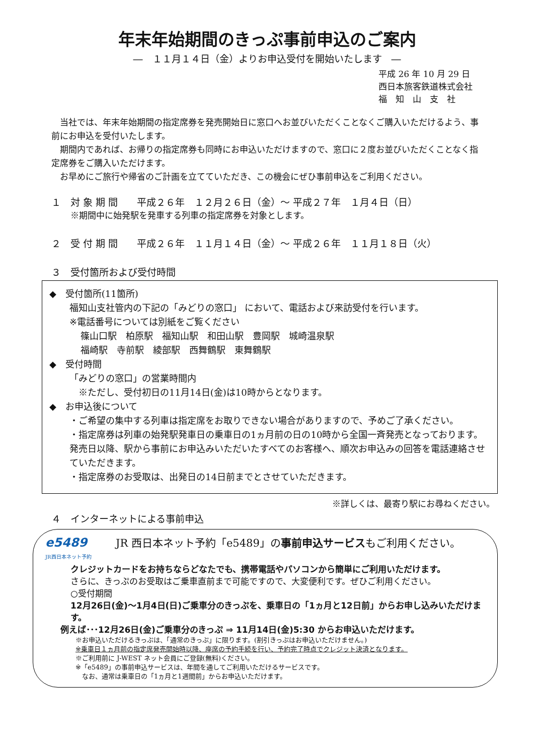年末年始期間のきっぷ事前申込のご案内
―　１１月１４日（金）よりお申込受付を開始いたします　―
平成 26 年 10 月 29 日
西日本旅客鉄道株式会社
福　知　山　支　社
　当社では、年末年始期間の指定席券を発売開始日に窓口へお並びいただくことなくご購入いただけるよう、事前にお申込を受付いたします。
　期間内であれば、お帰りの指定席券も同時にお申込いただけますので、窓口に２度お並びいただくことなく指定席券をご購入いただけます。
　お早めにご旅行や帰省のご計画を立てていただき、この機会にぜひ事前申込をご利用ください。
１　対 象 期 間　　平成２６年　１２月２６日（金）～ 平成２７年　１月４日（日）
※期間中に始発駅を発車する列車の指定席券を対象とします。
２　受 付 期 間　　平成２６年　１１月１４日（金）～ 平成２６年　１１月１８日（火）
３　受付箇所および受付時間
◆　受付箇所(11箇所)
福知山支社管内の下記の「みどりの窓口」 において、電話および来訪受付を行います。
※電話番号については別紙をご覧ください
篠山口駅　柏原駅　福知山駅　和田山駅　豊岡駅　城崎温泉駅
福崎駅　寺前駅　綾部駅　西舞鶴駅　東舞鶴駅
◆　受付時間
「みどりの窓口」の営業時間内
　※ただし、受付初日の11月14日(金)は10時からとなります。
◆　お申込後について
・ご希望の集中する列車は指定席をお取りできない場合がありますので、予めご了承ください。
・指定席券は列車の始発駅発車日の乗車日の1ヵ月前の日の10時から全国一斉発売となっております。発売日以降、駅から事前にお申込みいただいたすべてのお客様へ、順次お申込みの回答を電話連絡させていただきます。
・指定席券のお受取は、出発日の14日前までとさせていただきます。
※詳しくは、最寄り駅にお尋ねください。
４　インターネットによる事前申込
e5489 JR 西日本ネット予約「e5489」の事前申込サービスもご利用ください。
JR西日本ネット予約
クレジットカードをお持ちならどなたでも、携帯電話やパソコンから簡単にご利用いただけます。
さらに、きっぷのお受取はご乗車直前まで可能ですので、大変便利です。ぜひご利用ください。
○受付期間
12月26日(金)～1月4日(日)ご乗車分のきっぷを、乗車日の「1ヵ月と12日前」からお申し込みいただけます。
例えば･･･12月26日(金)ご乗車分のきっぷ ⇒ 11月14日(金)5:30 からお申込いただけます。
※お申込いただけるきっぷは、「通常のきっぷ」に限ります。(割引きっぷはお申込いただけません。)
※乗車日１ヵ月前の指定席発売開始時以降、座席の予約手続を行い、予約完了時点でクレジット決済となります。
※ご利用前に J-WEST ネット会員にご登録(無料)ください。
※「e5489」の事前申込サービスは、年間を通してご利用いただけるサービスです。
　なお、通常は乗車日の「1ヵ月と1週間前」からお申込いただけます。